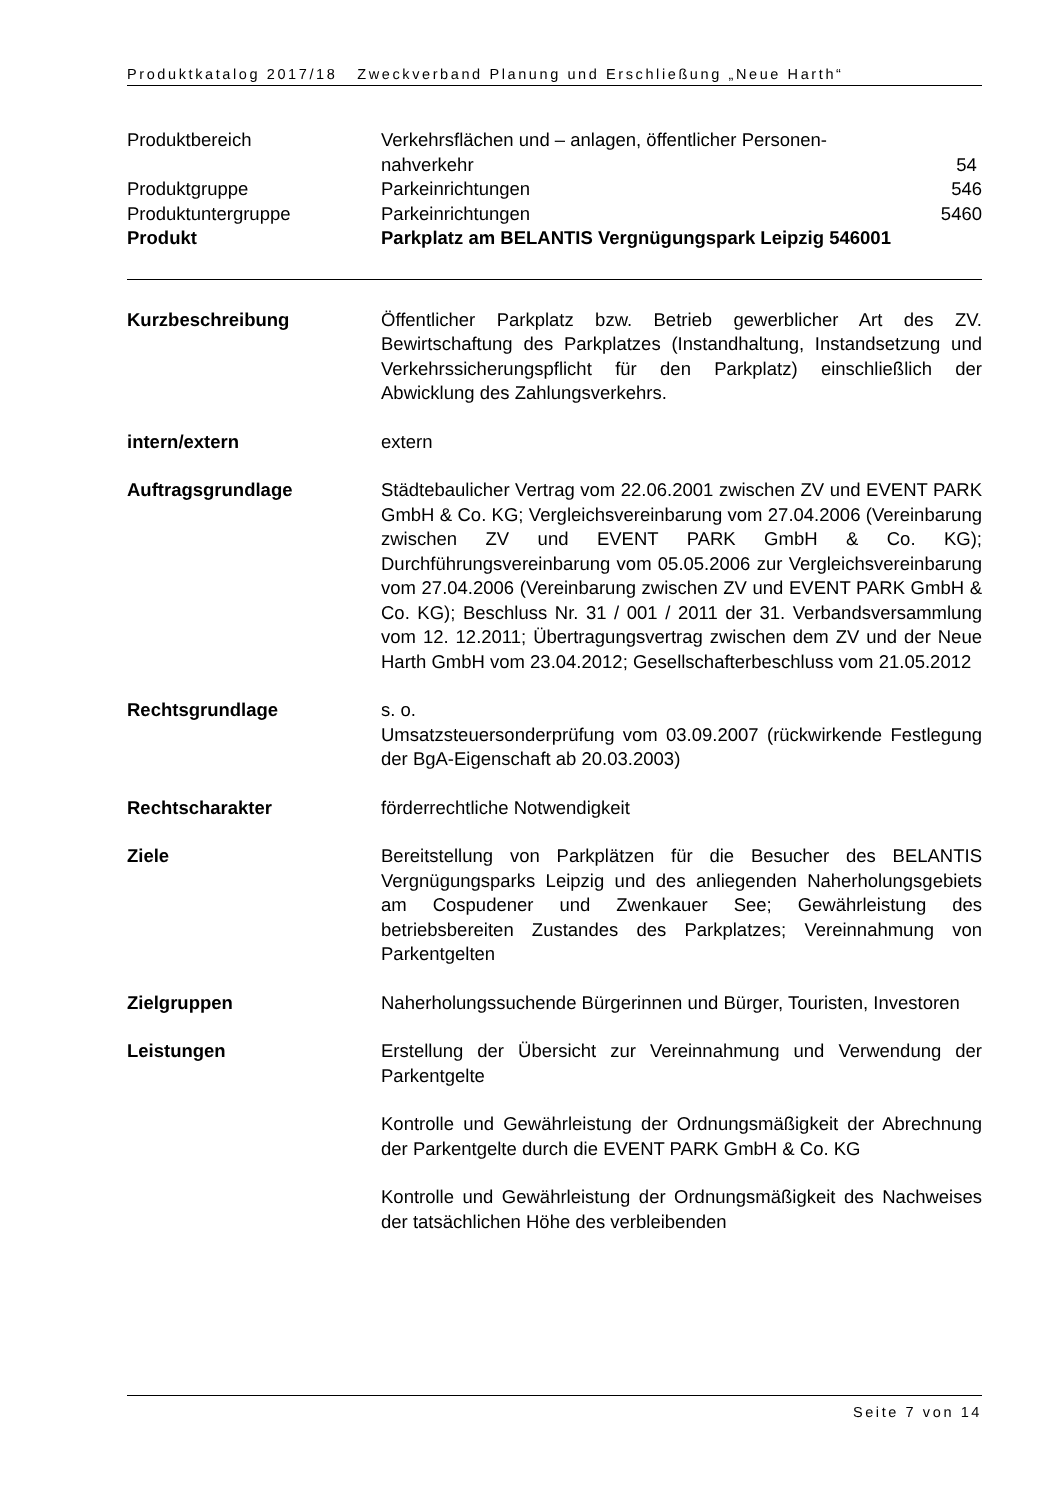Produktkatalog 2017/18 Zweckverband Planung und Erschließung „Neue Harth“
Produktbereich Verkehrsflächen und – anlagen, öffentlicher Personen-
nahverkehr 54
Produktgruppe Parkeinrichtungen 546
Produktuntergruppe Parkeinrichtungen 5460
Produkt Parkplatz am BELANTIS Vergnügungspark Leipzig 546001
Kurzbeschreibung Öffentlicher Parkplatz bzw. Betrieb gewerblicher Art des ZV. Bewirtschaftung des Parkplatzes (Instandhaltung, Instandsetzung und Verkehrssicherungspflicht für den Parkplatz) einschließlich der Abwicklung des Zahlungsverkehrs.
intern/extern extern
Auftragsgrundlage Städtebaulicher Vertrag vom 22.06.2001 zwischen ZV und EVENT PARK GmbH & Co. KG; Vergleichsvereinbarung vom 27.04.2006 (Vereinbarung zwischen ZV und EVENT PARK GmbH & Co. KG); Durchführungsvereinbarung vom 05.05.2006 zur Vergleichsvereinbarung vom 27.04.2006 (Vereinbarung zwischen ZV und EVENT PARK GmbH & Co. KG); Beschluss Nr. 31 / 001 / 2011 der 31. Verbandsversammlung vom 12. 12.2011; Übertragungsvertrag zwischen dem ZV und der Neue Harth GmbH vom 23.04.2012; Gesellschafterbeschluss vom 21.05.2012
Rechtsgrundlage s. o.
Umsatzsteuersonderprüfung vom 03.09.2007 (rückwirkende Festlegung der BgA-Eigenschaft ab 20.03.2003)
Rechtscharakter förderrechtliche Notwendigkeit
Ziele Bereitstellung von Parkplätzen für die Besucher des BELANTIS Vergnügungsparks Leipzig und des anliegenden Naherholungsgebiets am Cospudener und Zwenkauer See; Gewährleistung des betriebsbereiten Zustandes des Parkplatzes; Vereinnahmung von Parkentgelten
Zielgruppen Naherholungssuchende Bürgerinnen und Bürger, Touristen, Investoren
Leistungen Erstellung der Übersicht zur Vereinnahmung und Verwendung der Parkentgelte
Kontrolle und Gewährleistung der Ordnungsmäßigkeit der Abrechnung der Parkentgelte durch die EVENT PARK GmbH & Co. KG
Kontrolle und Gewährleistung der Ordnungsmäßigkeit des Nachweises der tatsächlichen Höhe des verbleibenden
Seite 7 von 14